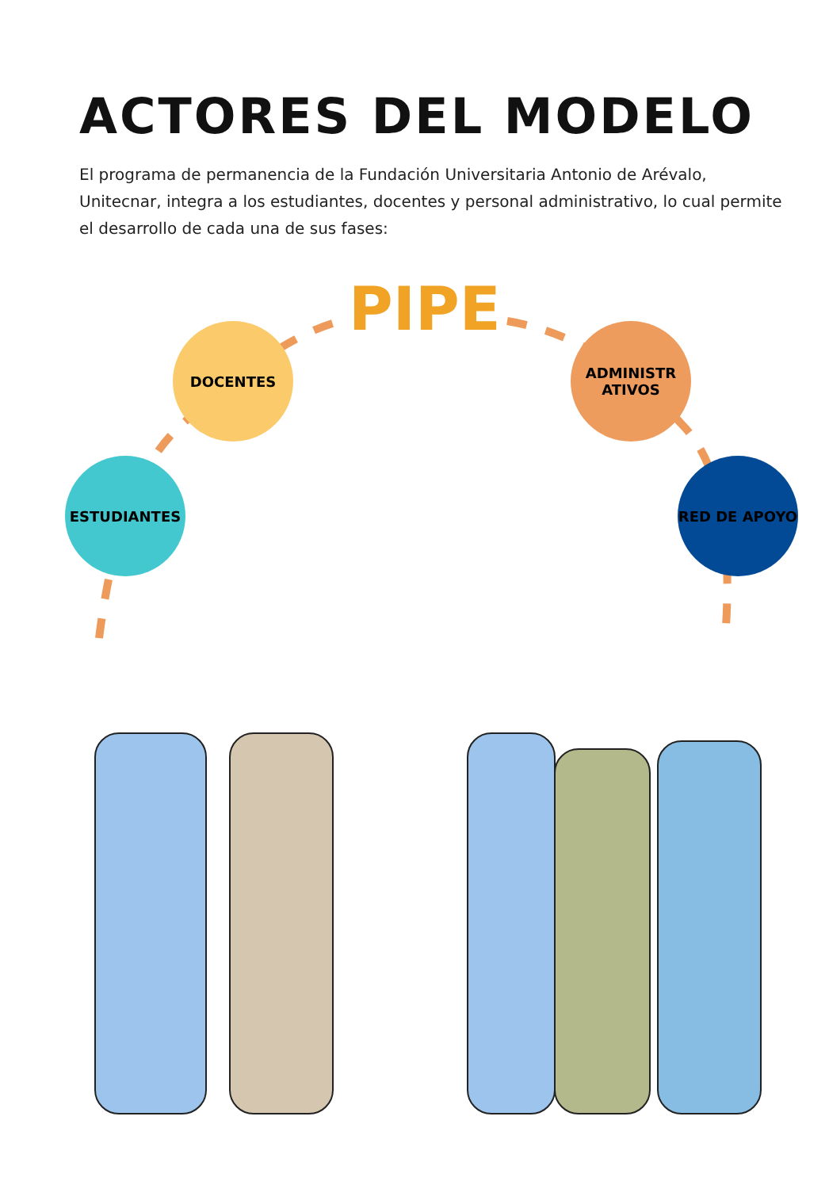ACTORES DEL MODELO
El programa de permanencia de la Fundación Universitaria Antonio de Arévalo, Unitecnar, integra a los estudiantes, docentes y personal administrativo, lo cual permite el desarrollo de cada una de sus fases:
PIPE
DOCENTES
ESTUDIANTES
ADMINISTR ATIVOS
RED DE APOYO